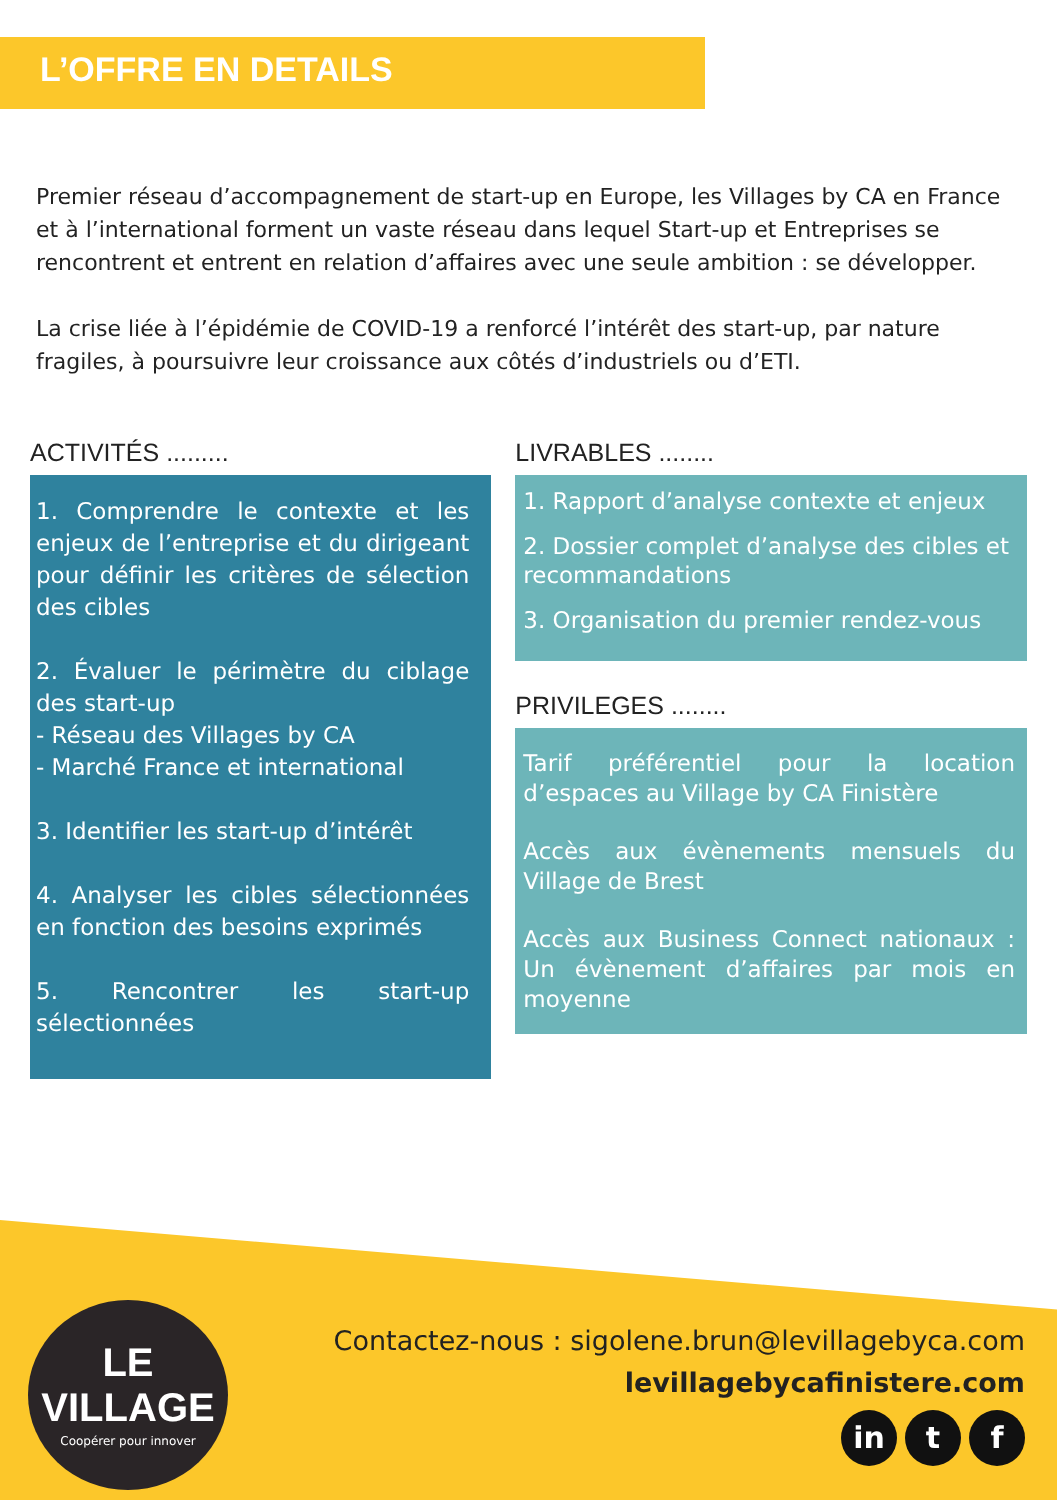L’OFFRE EN DETAILS
Premier réseau d’accompagnement de start-up en Europe, les Villages by CA en France et à l’international forment un vaste réseau dans lequel Start-up et Entreprises se rencontrent et entrent en relation d’affaires avec une seule ambition : se développer.
La crise liée à l’épidémie de COVID-19 a renforcé l’intérêt des start-up, par nature fragiles, à poursuivre leur croissance aux côtés d’industriels ou d’ETI.
ACTIVITÉS .........
1. Comprendre le contexte et les enjeux de l’entreprise et du dirigeant pour définir les critères de sélection des cibles
2. Évaluer le périmètre du ciblage des start-up
- Réseau des Villages by CA
- Marché France et international
3. Identifier les start-up d’intérêt
4. Analyser les cibles sélectionnées en fonction des besoins exprimés
5. Rencontrer les start-up sélectionnées
LIVRABLES ........
1. Rapport d’analyse contexte et enjeux
2. Dossier complet d’analyse des cibles et recommandations
3. Organisation du premier rendez-vous
PRIVILEGES ........
Tarif préférentiel pour la location d’espaces au Village by CA Finistère
Accès aux évènements mensuels du Village de Brest
Accès aux Business Connect nationaux : Un évènement d’affaires par mois en moyenne
LE
VILLAGE
Coopérer pour innover
Contactez-nous : sigolene.brun@levillagebyca.com
levillagebycafinistere.com
in t f